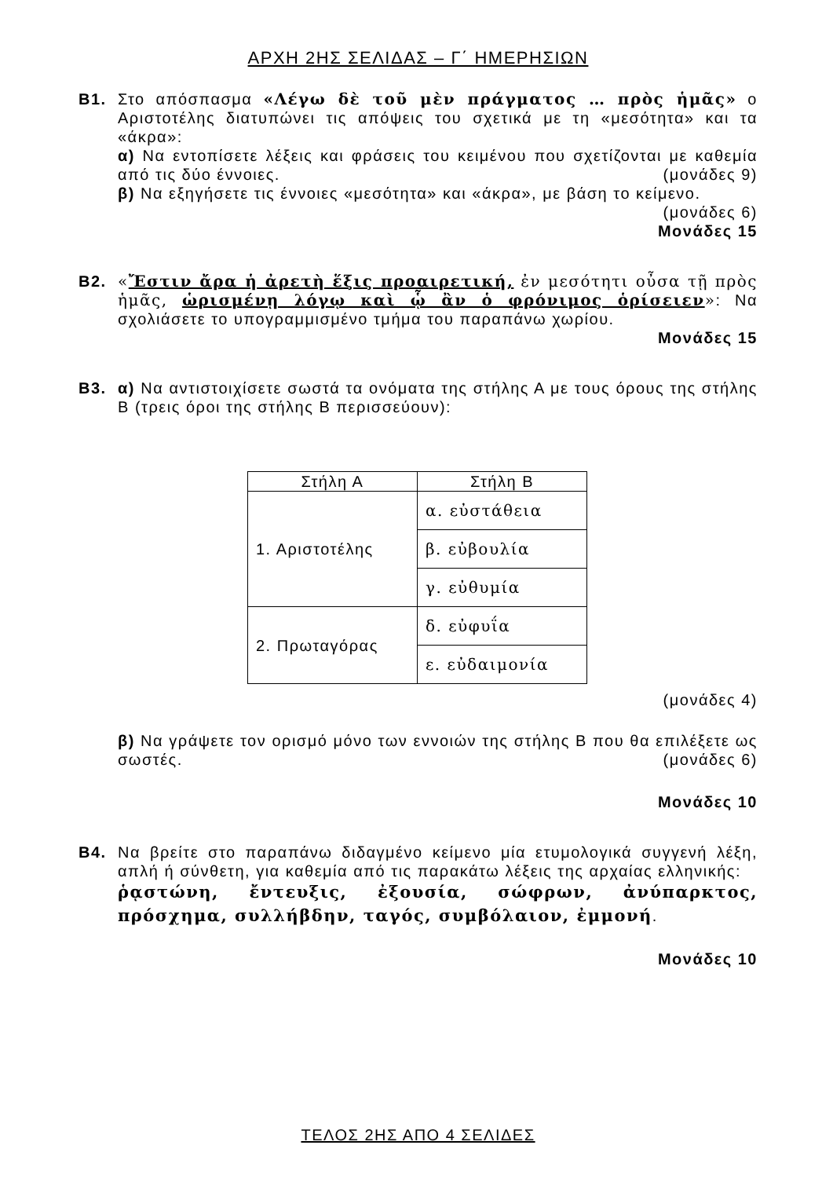ΑΡΧΗ 2ΗΣ ΣΕΛΙΔΑΣ – Γ΄ ΗΜΕΡΗΣΙΩΝ
Β1. Στο απόσπασμα «Λέγω δὲ τοῦ μὲν πράγματος … πρὸς ἡμᾶς» ο Αριστοτέλης διατυπώνει τις απόψεις του σχετικά με τη «μεσότητα» και τα «άκρα»:
α) Να εντοπίσετε λέξεις και φράσεις του κειμένου που σχετίζονται με καθεμία από τις δύο έννοιες. (μονάδες 9)
β) Να εξηγήσετε τις έννοιες «μεσότητα» και «άκρα», με βάση το κείμενο.
(μονάδες 6)
Μονάδες 15
Β2. «Ἔστιν ἄρα ἡ ἀρετὴ ἕξις προαιρετική, ἐν μεσότητι οὖσα τῇ πρὸς ἡμᾶς, ὡρισμένῃ λόγῳ καὶ ᾧ ἂν ὁ φρόνιμος ὁρίσειεν»: Να σχολιάσετε το υπογραμμισμένο τμήμα του παραπάνω χωρίου.
Μονάδες 15
Β3. α) Να αντιστοιχίσετε σωστά τα ονόματα της στήλης Α με τους όρους της στήλης Β (τρεις όροι της στήλης Β περισσεύουν):
| Στήλη Α | Στήλη Β |
| --- | --- |
| 1. Αριστοτέλης | α. εὐστάθεια |
| | β. εὐβουλία |
| | γ. εὐθυμία |
| 2. Πρωταγόρας | δ. εὐφυΐα |
| | ε. εὐδαιμονία |
(μονάδες 4)
β) Να γράψετε τον ορισμό μόνο των εννοιών της στήλης Β που θα επιλέξετε ως σωστές. (μονάδες 6)
Μονάδες 10
Β4. Να βρείτε στο παραπάνω διδαγμένο κείμενο μία ετυμολογικά συγγενή λέξη, απλή ή σύνθετη, για καθεμία από τις παρακάτω λέξεις της αρχαίας ελληνικής:
ῥᾳστώνη, ἔντευξις, ἐξουσία, σώφρων, ἀνύπαρκτος, πρόσχημα, συλλήβδην, ταγός, συμβόλαιον, ἐμμονή.
Μονάδες 10
ΤΕΛΟΣ 2ΗΣ ΑΠΟ 4 ΣΕΛΙΔΕΣ